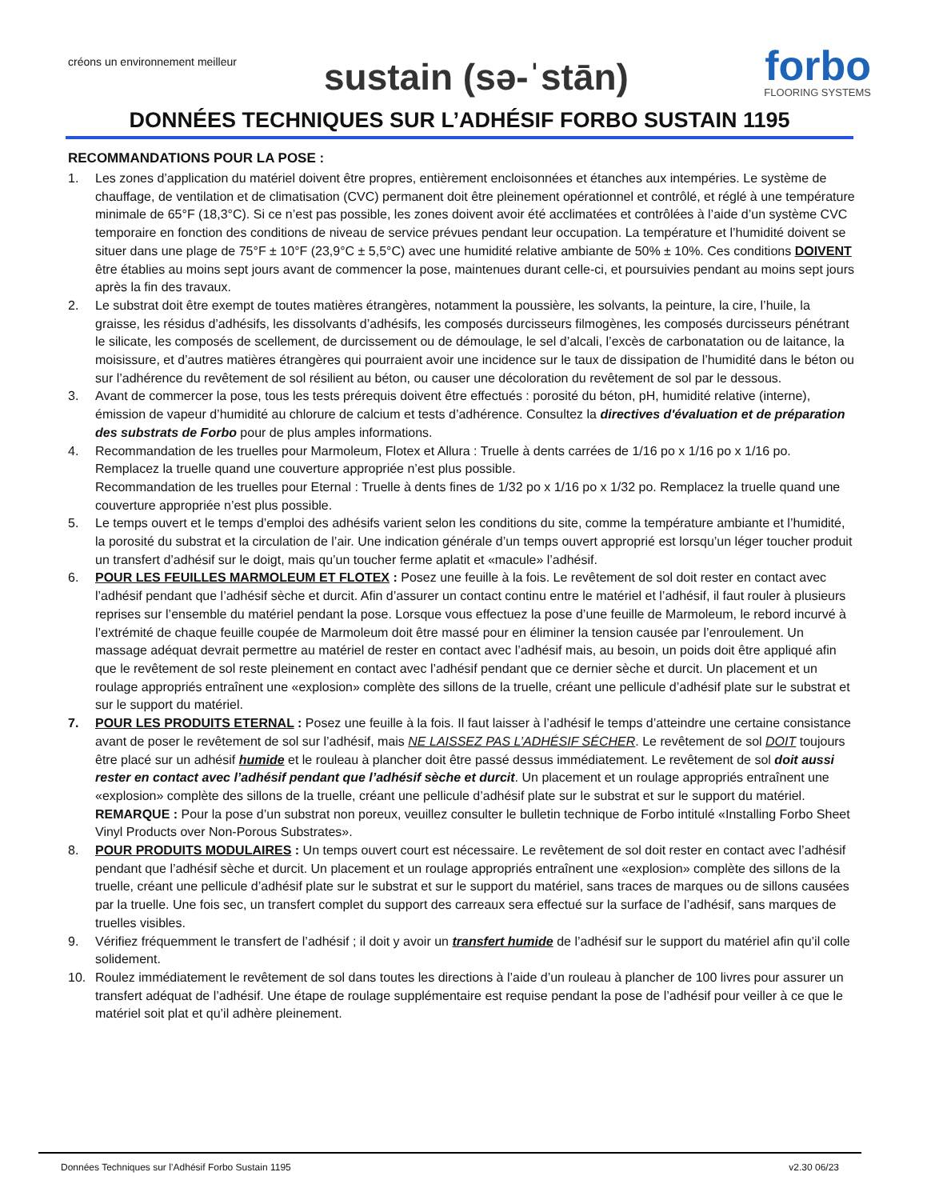créons un environnement meilleur
sustain (sə-ˈstān)
forbo
FLOORING SYSTEMS
DONNÉES TECHNIQUES SUR L’ADHÉSIF FORBO SUSTAIN 1195
RECOMMANDATIONS POUR LA POSE :
1. Les zones d’application du matériel doivent être propres, entièrement encloisonnées et étanches aux intempéries. Le système de chauffage, de ventilation et de climatisation (CVC) permanent doit être pleinement opérationnel et contrôlé, et réglé à une température minimale de 65°F (18,3°C). Si ce n’est pas possible, les zones doivent avoir été acclimatées et contrôlées à l’aide d’un système CVC temporaire en fonction des conditions de niveau de service prévues pendant leur occupation. La température et l’humidité doivent se situer dans une plage de 75°F ± 10°F (23,9°C ± 5,5°C) avec une humidité relative ambiante de 50% ± 10%. Ces conditions DOIVENT être établies au moins sept jours avant de commencer la pose, maintenues durant celle-ci, et poursuivies pendant au moins sept jours après la fin des travaux.
2. Le substrat doit être exempt de toutes matières étrangères, notamment la poussière, les solvants, la peinture, la cire, l’huile, la graisse, les résidus d’adhésifs, les dissolvants d’adhésifs, les composés durcisseurs filmogènes, les composés durcisseurs pénétrant le silicate, les composés de scellement, de durcissement ou de démoulage, le sel d’alcali, l’excès de carbonatation ou de laitance, la moisissure, et d’autres matières étrangères qui pourraient avoir une incidence sur le taux de dissipation de l’humidité dans le béton ou sur l’adhérence du revêtement de sol résilient au béton, ou causer une décoloration du revêtement de sol par le dessous.
3. Avant de commercer la pose, tous les tests prérequis doivent être effectués : porosité du béton, pH, humidité relative (interne), émission de vapeur d’humidité au chlorure de calcium et tests d’adhérence. Consultez la directives d'évaluation et de préparation des substrats de Forbo pour de plus amples informations.
4. Recommandation de les truelles pour Marmoleum, Flotex et Allura : Truelle à dents carrées de 1/16 po x 1/16 po x 1/16 po. Remplacez la truelle quand une couverture appropriée n’est plus possible.
Recommandation de les truelles pour Eternal : Truelle à dents fines de 1/32 po x 1/16 po x 1/32 po. Remplacez la truelle quand une couverture appropriée n’est plus possible.
5. Le temps ouvert et le temps d’emploi des adhésifs varient selon les conditions du site, comme la température ambiante et l’humidité, la porosité du substrat et la circulation de l’air. Une indication générale d’un temps ouvert approprié est lorsqu’un léger toucher produit un transfert d’adhésif sur le doigt, mais qu’un toucher ferme aplatit et «macule» l’adhésif.
6. POUR LES FEUILLES MARMOLEUM ET FLOTEX : Posez une feuille à la fois. Le revêtement de sol doit rester en contact avec l’adhésif pendant que l’adhésif sèche et durcit. Afin d’assurer un contact continu entre le matériel et l’adhésif, il faut rouler à plusieurs reprises sur l’ensemble du matériel pendant la pose. Lorsque vous effectuez la pose d’une feuille de Marmoleum, le rebord incurvé à l’extrémité de chaque feuille coupée de Marmoleum doit être massé pour en éliminer la tension causée par l’enroulement. Un massage adéquat devrait permettre au matériel de rester en contact avec l’adhésif mais, au besoin, un poids doit être appliqué afin que le revêtement de sol reste pleinement en contact avec l’adhésif pendant que ce dernier sèche et durcit. Un placement et un roulage appropriés entraînent une «explosion» complète des sillons de la truelle, créant une pellicule d’adhésif plate sur le substrat et sur le support du matériel.
7. POUR LES PRODUITS ETERNAL : Posez une feuille à la fois. Il faut laisser à l’adhésif le temps d’atteindre une certaine consistance avant de poser le revêtement de sol sur l’adhésif, mais NE LAISSEZ PAS L’ADHÉSIF SÉCHER. Le revêtement de sol DOIT toujours être placé sur un adhésif humide et le rouleau à plancher doit être passé dessus immédiatement. Le revêtement de sol doit aussi rester en contact avec l’adhésif pendant que l’adhésif sèche et durcit. Un placement et un roulage appropriés entraînent une «explosion» complète des sillons de la truelle, créant une pellicule d’adhésif plate sur le substrat et sur le support du matériel.
REMARQUE : Pour la pose d’un substrat non poreux, veuillez consulter le bulletin technique de Forbo intitulé «Installing Forbo Sheet Vinyl Products over Non-Porous Substrates».
8. POUR PRODUITS MODULAIRES : Un temps ouvert court est nécessaire. Le revêtement de sol doit rester en contact avec l’adhésif pendant que l’adhésif sèche et durcit. Un placement et un roulage appropriés entraînent une «explosion» complète des sillons de la truelle, créant une pellicule d’adhésif plate sur le substrat et sur le support du matériel, sans traces de marques ou de sillons causées par la truelle. Une fois sec, un transfert complet du support des carreaux sera effectué sur la surface de l’adhésif, sans marques de truelles visibles.
9. Vérifiez fréquemment le transfert de l’adhésif ; il doit y avoir un transfert humide de l’adhésif sur le support du matériel afin qu’il colle solidement.
10. Roulez immédiatement le revêtement de sol dans toutes les directions à l’aide d’un rouleau à plancher de 100 livres pour assurer un transfert adéquat de l’adhésif. Une étape de roulage supplémentaire est requise pendant la pose de l’adhésif pour veiller à ce que le matériel soit plat et qu’il adhère pleinement.
Données Techniques sur l’Adhésif Forbo Sustain 1195 v2.30 06/23